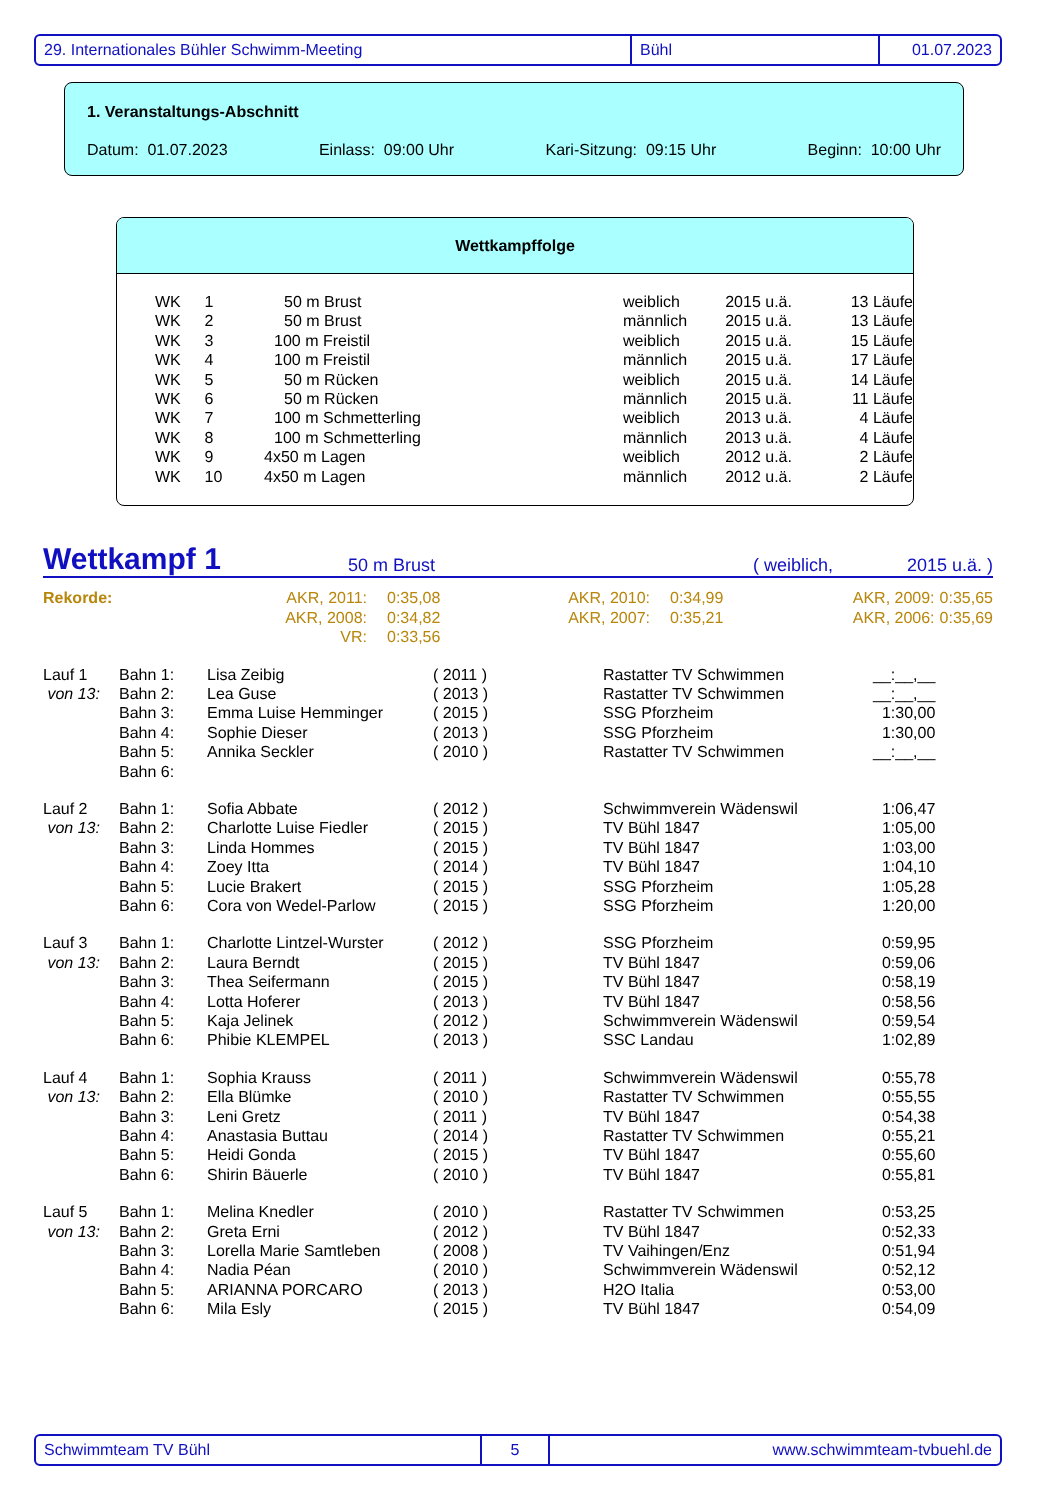29. Internationales Bühler Schwimm-Meeting Bühl 01.07.2023
1. Veranstaltungs-Abschnitt
Datum: 01.07.2023 Einlass: 09:00 Uhr Kari-Sitzung: 09:15 Uhr Beginn: 10:00 Uhr
Wettkampffolge
| WK | 1 | 50 m Brust | weiblich | 2015 u.ä. | 13 Läufe |
| WK | 2 | 50 m Brust | männlich | 2015 u.ä. | 13 Läufe |
| WK | 3 | 100 m Freistil | weiblich | 2015 u.ä. | 15 Läufe |
| WK | 4 | 100 m Freistil | männlich | 2015 u.ä. | 17 Läufe |
| WK | 5 | 50 m Rücken | weiblich | 2015 u.ä. | 14 Läufe |
| WK | 6 | 50 m Rücken | männlich | 2015 u.ä. | 11 Läufe |
| WK | 7 | 100 m Schmetterling | weiblich | 2013 u.ä. | 4 Läufe |
| WK | 8 | 100 m Schmetterling | männlich | 2013 u.ä. | 4 Läufe |
| WK | 9 | 4x50 m Lagen | weiblich | 2012 u.ä. | 2 Läufe |
| WK | 10 | 4x50 m Lagen | männlich | 2012 u.ä. | 2 Läufe |
Wettkampf 1 50 m Brust ( weiblich, 2015 u.ä. )
| Rekorde: | AKR, 2011: | 0:35,08 | AKR, 2010: | 0:34,99 | AKR, 2009: | 0:35,65 |
| | AKR, 2008: | 0:34,82 | AKR, 2007: | 0:35,21 | AKR, 2006: | 0:35,69 |
| | VR: | 0:33,56 | | | | |
| Lauf 1 | Bahn 1: | Lisa Zeibig | ( 2011 ) | Rastatter TV Schwimmen | __:__,__ |
| von 13: | Bahn 2: | Lea Guse | ( 2013 ) | Rastatter TV Schwimmen | __:__,__ |
| | Bahn 3: | Emma Luise Hemminger | ( 2015 ) | SSG Pforzheim | 1:30,00 |
| | Bahn 4: | Sophie Dieser | ( 2013 ) | SSG Pforzheim | 1:30,00 |
| | Bahn 5: | Annika Seckler | ( 2010 ) | Rastatter TV Schwimmen | __:__,__ |
| | Bahn 6: | | | | |
| Lauf 2 | Bahn 1: | Sofia Abbate | ( 2012 ) | Schwimmverein Wädenswil | 1:06,47 |
| von 13: | Bahn 2: | Charlotte Luise Fiedler | ( 2015 ) | TV Bühl 1847 | 1:05,00 |
| | Bahn 3: | Linda Hommes | ( 2015 ) | TV Bühl 1847 | 1:03,00 |
| | Bahn 4: | Zoey Itta | ( 2014 ) | TV Bühl 1847 | 1:04,10 |
| | Bahn 5: | Lucie Brakert | ( 2015 ) | SSG Pforzheim | 1:05,28 |
| | Bahn 6: | Cora von Wedel-Parlow | ( 2015 ) | SSG Pforzheim | 1:20,00 |
| Lauf 3 | Bahn 1: | Charlotte Lintzel-Wurster | ( 2012 ) | SSG Pforzheim | 0:59,95 |
| von 13: | Bahn 2: | Laura Berndt | ( 2015 ) | TV Bühl 1847 | 0:59,06 |
| | Bahn 3: | Thea Seifermann | ( 2015 ) | TV Bühl 1847 | 0:58,19 |
| | Bahn 4: | Lotta Hoferer | ( 2013 ) | TV Bühl 1847 | 0:58,56 |
| | Bahn 5: | Kaja Jelinek | ( 2012 ) | Schwimmverein Wädenswil | 0:59,54 |
| | Bahn 6: | Phibie KLEMPEL | ( 2013 ) | SSC Landau | 1:02,89 |
| Lauf 4 | Bahn 1: | Sophia Krauss | ( 2011 ) | Schwimmverein Wädenswil | 0:55,78 |
| von 13: | Bahn 2: | Ella Blümke | ( 2010 ) | Rastatter TV Schwimmen | 0:55,55 |
| | Bahn 3: | Leni Gretz | ( 2011 ) | TV Bühl 1847 | 0:54,38 |
| | Bahn 4: | Anastasia Buttau | ( 2014 ) | Rastatter TV Schwimmen | 0:55,21 |
| | Bahn 5: | Heidi Gonda | ( 2015 ) | TV Bühl 1847 | 0:55,60 |
| | Bahn 6: | Shirin Bäuerle | ( 2010 ) | TV Bühl 1847 | 0:55,81 |
| Lauf 5 | Bahn 1: | Melina Knedler | ( 2010 ) | Rastatter TV Schwimmen | 0:53,25 |
| von 13: | Bahn 2: | Greta Erni | ( 2012 ) | TV Bühl 1847 | 0:52,33 |
| | Bahn 3: | Lorella Marie Samtleben | ( 2008 ) | TV Vaihingen/Enz | 0:51,94 |
| | Bahn 4: | Nadia Péan | ( 2010 ) | Schwimmverein Wädenswil | 0:52,12 |
| | Bahn 5: | ARIANNA PORCARO | ( 2013 ) | H2O Italia | 0:53,00 |
| | Bahn 6: | Mila Esly | ( 2015 ) | TV Bühl 1847 | 0:54,09 |
Schwimmteam TV Bühl 5 www.schwimmteam-tvbuehl.de